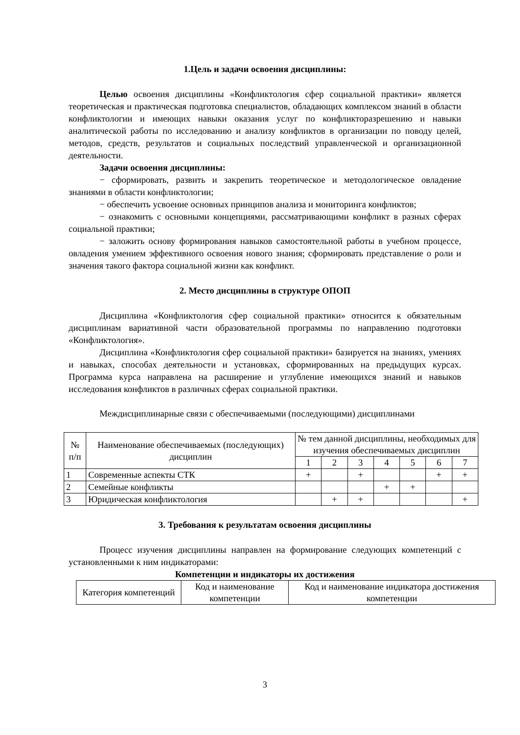1.Цель и задачи освоения дисциплины:
Целью освоения дисциплины «Конфликтология сфер социальной практики» является теоретическая и практическая подготовка специалистов, обладающих комплексом знаний в области конфликтологии и имеющих навыки оказания услуг по конфликторазрешению и навыки аналитической работы по исследованию и анализу конфликтов в организации по поводу целей, методов, средств, результатов и социальных последствий управленческой и организационной деятельности.
Задачи освоения дисциплины:
− сформировать, развить и закрепить теоретическое и методологическое овладение знаниями в области конфликтологии;
− обеспечить усвоение основных принципов анализа и мониторинга конфликтов;
− ознакомить с основными концепциями, рассматривающими конфликт в разных сферах социальной практики;
− заложить основу формирования навыков самостоятельной работы в учебном процессе, овладения умением эффективного освоения нового знания; сформировать представление о роли и значения такого фактора социальной жизни как конфликт.
2. Место дисциплины в структуре ОПОП
Дисциплина «Конфликтология сфер социальной практики» относится к обязательным дисциплинам вариативной части образовательной программы по направлению подготовки «Конфликтология».
Дисциплина «Конфликтология сфер социальной практики» базируется на знаниях, умениях и навыках, способах деятельности и установках, сформированных на предыдущих курсах. Программа курса направлена на расширение и углубление имеющихся знаний и навыков исследования конфликтов в различных сферах социальной практики.
Междисциплинарные связи с обеспечиваемыми (последующими) дисциплинами
| № п/п | Наименование обеспечиваемых (последующих) дисциплин | № тем данной дисциплины, необходимых для изучения обеспечиваемых дисциплин | | | | | | |
| --- | --- | --- | --- | --- | --- | --- | --- | --- |
| | | 1 | 2 | 3 | 4 | 5 | 6 | 7 |
| 1 | Современные аспекты СТК | + | | + | | | + | + |
| 2 | Семейные конфликты | | | | + | + | | |
| 3 | Юридическая конфликтология | | + | + | | | | + |
3. Требования к результатам освоения дисциплины
Процесс изучения дисциплины направлен на формирование следующих компетенций с установленными к ним индикаторами:
Компетенции и индикаторы их достижения
| Категория компетенций | Код и наименование компетенции | Код и наименование индикатора достижения компетенции |
| --- | --- | --- |
3